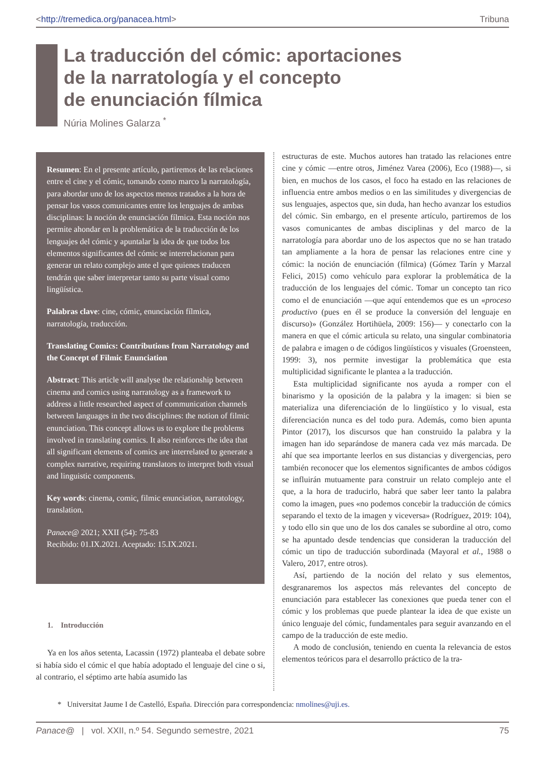<http://tremedica.org/panacea.html> Tribuna
La traducción del cómic: aportaciones
de la narratología y el concepto
de enunciación fílmica
Núria Molines Galarza <sup>*</sup>
Resumen: En el presente artículo, partiremos de las relaciones entre el cine y el cómic, tomando como marco la narratología, para abordar uno de los aspectos menos tratados a la hora de pensar los vasos comunicantes entre los lenguajes de ambas disciplinas: la noción de enunciación fílmica. Esta noción nos permite ahondar en la problemática de la traducción de los lenguajes del cómic y apuntalar la idea de que todos los elementos significantes del cómic se interrelacionan para generar un relato complejo ante el que quienes traducen tendrán que saber interpretar tanto su parte visual como lingüística.
Palabras clave: cine, cómic, enunciación fílmica, narratología, traducción.
Translating Comics: Contributions from Narratology and the Concept of Filmic Enunciation
Abstract: This article will analyse the relationship between cinema and comics using narratology as a framework to address a little researched aspect of communication channels between languages in the two disciplines: the notion of filmic enunciation. This concept allows us to explore the problems involved in translating comics. It also reinforces the idea that all significant elements of comics are interrelated to generate a complex narrative, requiring translators to interpret both visual and linguistic components.
Key words: cinema, comic, filmic enunciation, narratology, translation.
Panace@ 2021; XXII (54): 75-83
Recibido: 01.IX.2021. Aceptado: 15.IX.2021.
1. Introducción
Ya en los años setenta, Lacassin (1972) planteaba el debate sobre si había sido el cómic el que había adoptado el lenguaje del cine o si, al contrario, el séptimo arte había asumido las
estructuras de este. Muchos autores han tratado las relaciones entre cine y cómic —entre otros, Jiménez Varea (2006), Eco (1988)—, si bien, en muchos de los casos, el foco ha estado en las relaciones de influencia entre ambos medios o en las similitudes y divergencias de sus lenguajes, aspectos que, sin duda, han hecho avanzar los estudios del cómic. Sin embargo, en el presente artículo, partiremos de los vasos comunicantes de ambas disciplinas y del marco de la narratología para abordar uno de los aspectos que no se han tratado tan ampliamente a la hora de pensar las relaciones entre cine y cómic: la noción de enunciación (fílmica) (Gómez Tarín y Marzal Felici, 2015) como vehículo para explorar la problemática de la traducción de los lenguajes del cómic. Tomar un concepto tan rico como el de enunciación —que aquí entendemos que es un «proceso productivo (pues en él se produce la conversión del lenguaje en discurso)» (González Hortihüela, 2009: 156)— y conectarlo con la manera en que el cómic articula su relato, una singular combinatoria de palabra e imagen o de códigos lingüísticos y visuales (Groensteen, 1999: 3), nos permite investigar la problemática que esta multiplicidad significante le plantea a la traducción.
Esta multiplicidad significante nos ayuda a romper con el binarismo y la oposición de la palabra y la imagen: si bien se materializa una diferenciación de lo lingüístico y lo visual, esta diferenciación nunca es del todo pura. Además, como bien apunta Pintor (2017), los discursos que han construido la palabra y la imagen han ido separándose de manera cada vez más marcada. De ahí que sea importante leerlos en sus distancias y divergencias, pero también reconocer que los elementos significantes de ambos códigos se influirán mutuamente para construir un relato complejo ante el que, a la hora de traducirlo, habrá que saber leer tanto la palabra como la imagen, pues «no podemos concebir la traducción de cómics separando el texto de la imagen y viceversa» (Rodríguez, 2019: 104), y todo ello sin que uno de los dos canales se subordine al otro, como se ha apuntado desde tendencias que consideran la traducción del cómic un tipo de traducción subordinada (Mayoral et al., 1988 o Valero, 2017, entre otros).
Así, partiendo de la noción del relato y sus elementos, desgranaremos los aspectos más relevantes del concepto de enunciación para establecer las conexiones que pueda tener con el cómic y los problemas que puede plantear la idea de que existe un único lenguaje del cómic, fundamentales para seguir avanzando en el campo de la traducción de este medio.
A modo de conclusión, teniendo en cuenta la relevancia de estos elementos teóricos para el desarrollo práctico de la tra-
* Universitat Jaume I de Castelló, España. Dirección para correspondencia: nmolines@uji.es.
Panace@ | vol. XXII, n.º 54. Segundo semestre, 2021 75